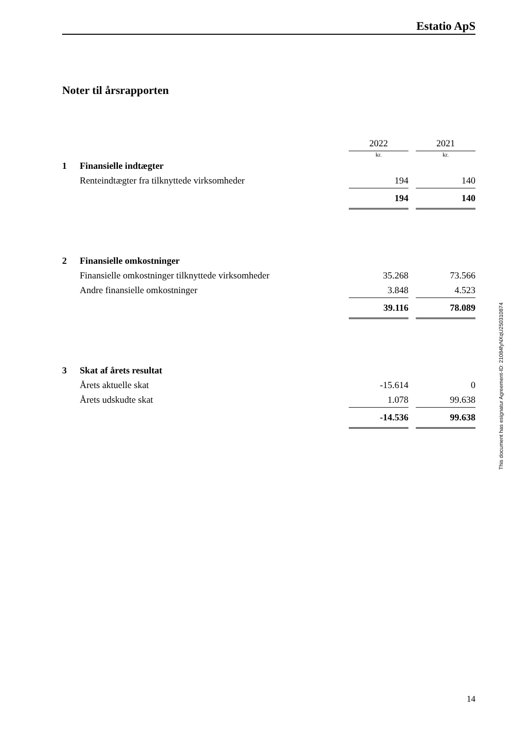Estatio ApS
Noter til årsrapporten
| | | 2022 | | 2021 |
| | | kr. | | kr. |
| 1 | Finansielle indtægter | | | |
| | Renteindtægter fra tilknyttede virksomheder | 194 | | 140 |
| | | 194 | | 140 |
| 2 | Finansielle omkostninger | | | |
| | Finansielle omkostninger tilknyttede virksomheder | 35.268 | | 73.566 |
| | Andre finansielle omkostninger | 3.848 | | 4.523 |
| | | 39.116 | | 78.089 |
| 3 | Skat af årets resultat | | | |
| | Årets aktuelle skat | -15.614 | | 0 |
| | Årets udskudte skat | 1.078 | | 99.638 |
| | | -14.536 | | 99.638 |
This document has esignatur Agreement-ID: 21084fyNXqU250310874
14